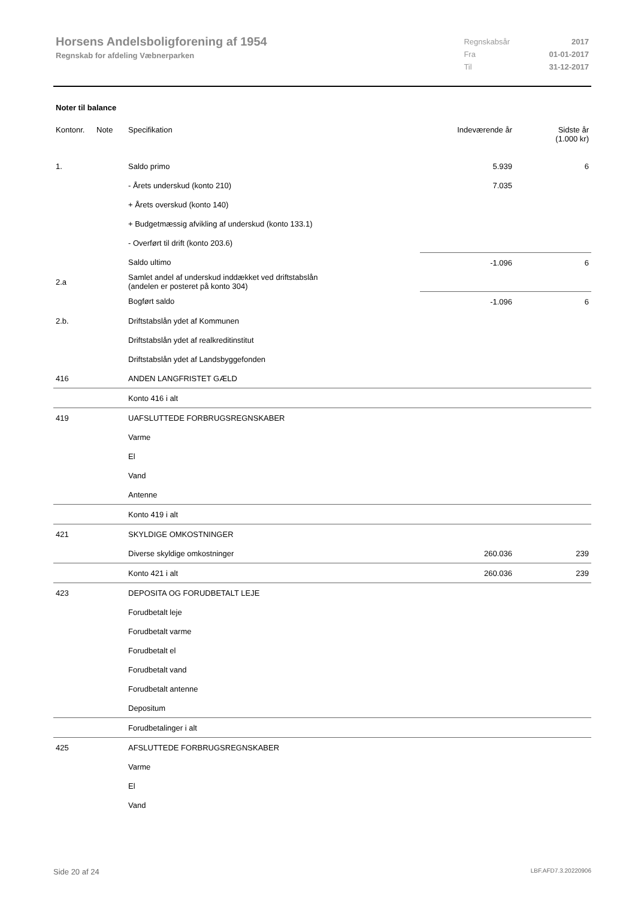Horsens Andelsboligforening af 1954
Regnskab for afdeling Væbnerparken
| Regnskabsår | 2017 |
| Fra | 01-01-2017 |
| Til | 31-12-2017 |
Noter til balance
| Kontonr. | Note | Specifikation | Indeværende år | Sidste år (1.000 kr) |
| --- | --- | --- | --- | --- |
| 1. | | Saldo primo | 5.939 | 6 |
| | | - Årets underskud (konto 210) | 7.035 | |
| | | + Årets overskud (konto 140) | | |
| | | + Budgetmæssig afvikling af underskud (konto 133.1) | | |
| | | - Overført til drift (konto 203.6) | | |
| | | Saldo ultimo | -1.096 | 6 |
| 2.a | | Samlet andel af underskud inddækket ved driftstabslån (andelen er posteret på konto 304) | | |
| | | Bogført saldo | -1.096 | 6 |
| 2.b. | | Driftstabslån ydet af Kommunen | | |
| | | Driftstabslån ydet af realkreditinstitut | | |
| | | Driftstabslån ydet af Landsbyggefonden | | |
| 416 | | ANDEN LANGFRISTET GÆLD | | |
| | | Konto 416 i alt | | |
| 419 | | UAFSLUTTEDE FORBRUGSREGNSKABER | | |
| | | Varme | | |
| | | El | | |
| | | Vand | | |
| | | Antenne | | |
| | | Konto 419 i alt | | |
| 421 | | SKYLDIGE OMKOSTNINGER | | |
| | | Diverse skyldige omkostninger | 260.036 | 239 |
| | | Konto 421 i alt | 260.036 | 239 |
| 423 | | DEPOSITA OG FORUDBETALT LEJE | | |
| | | Forudbetalt leje | | |
| | | Forudbetalt varme | | |
| | | Forudbetalt el | | |
| | | Forudbetalt vand | | |
| | | Forudbetalt antenne | | |
| | | Depositum | | |
| | | Forudbetalinger i alt | | |
| 425 | | AFSLUTTEDE FORBRUGSREGNSKABER | | |
| | | Varme | | |
| | | El | | |
| | | Vand | | |
Side 20 af 24 LBF.AFD7.3.20220906